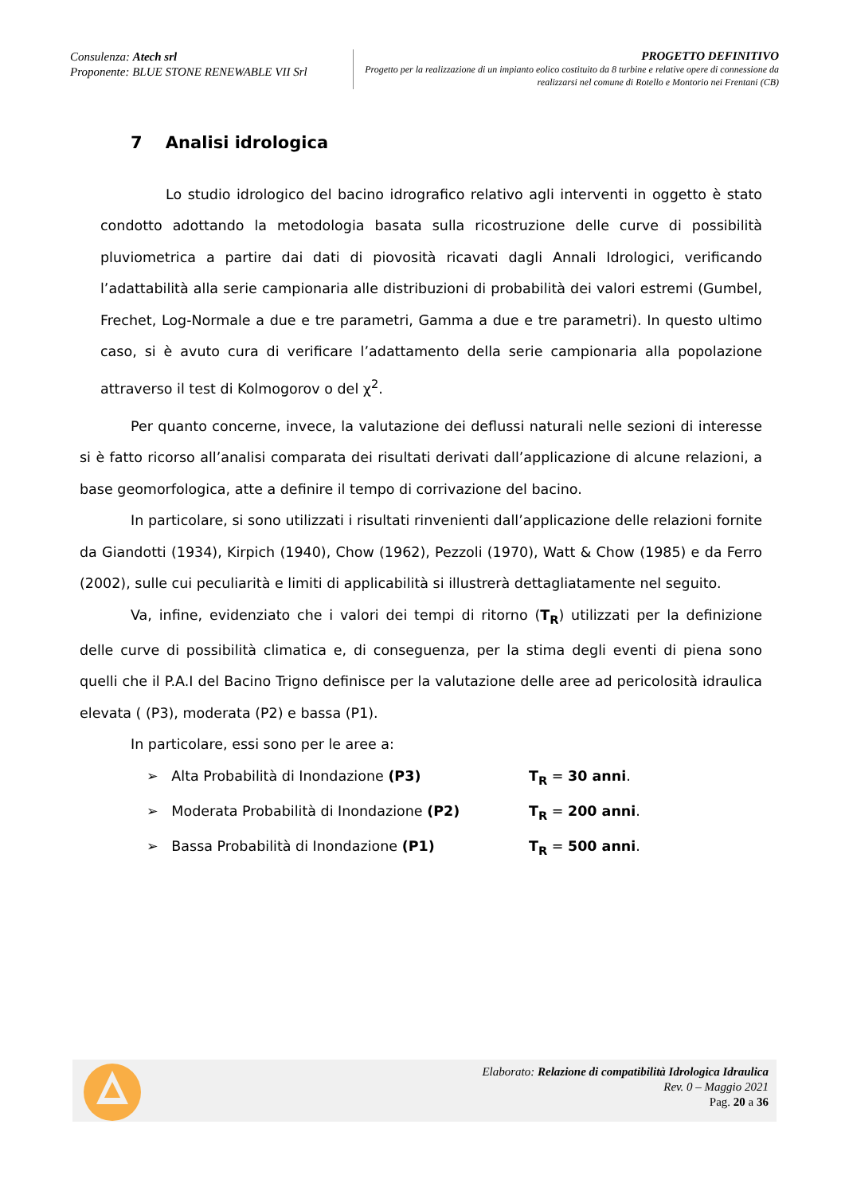Consulenza: Atech srl
Proponente: BLUE STONE RENEWABLE VII Srl
PROGETTO DEFINITIVO
Progetto per la realizzazione di un impianto eolico costituito da 8 turbine e relative opere di connessione da realizzarsi nel comune di Rotello e Montorio nei Frentani (CB)
7 Analisi idrologica
Lo studio idrologico del bacino idrografico relativo agli interventi in oggetto è stato condotto adottando la metodologia basata sulla ricostruzione delle curve di possibilità pluviometrica a partire dai dati di piovosità ricavati dagli Annali Idrologici, verificando l’adattabilità alla serie campionaria alle distribuzioni di probabilità dei valori estremi (Gumbel, Frechet, Log-Normale a due e tre parametri, Gamma a due e tre parametri). In questo ultimo caso, si è avuto cura di verificare l’adattamento della serie campionaria alla popolazione attraverso il test di Kolmogorov o del χ<sup>2</sup>.
Per quanto concerne, invece, la valutazione dei deflussi naturali nelle sezioni di interesse si è fatto ricorso all’analisi comparata dei risultati derivati dall’applicazione di alcune relazioni, a base geomorfologica, atte a definire il tempo di corrivazione del bacino.
In particolare, si sono utilizzati i risultati rinvenienti dall’applicazione delle relazioni fornite da Giandotti (1934), Kirpich (1940), Chow (1962), Pezzoli (1970), Watt & Chow (1985) e da Ferro (2002), sulle cui peculiarità e limiti di applicabilità si illustrerà dettagliatamente nel seguito.
Va, infine, evidenziato che i valori dei tempi di ritorno (T<sub>R</sub>) utilizzati per la definizione delle curve di possibilità climatica e, di conseguenza, per la stima degli eventi di piena sono quelli che il P.A.I del Bacino Trigno definisce per la valutazione delle aree ad pericolosità idraulica elevata ( (P3), moderata (P2) e bassa (P1).
In particolare, essi sono per le aree a:
➢ Alta Probabilità di Inondazione (P3) T<sub>R</sub> = 30 anni.
➢ Moderata Probabilità di Inondazione (P2) T<sub>R</sub> = 200 anni.
➢ Bassa Probabilità di Inondazione (P1) T<sub>R</sub> = 500 anni.
Elaborato: Relazione di compatibilità Idrologica Idraulica
Rev. 0 – Maggio 2021
Pag. 20 a 36